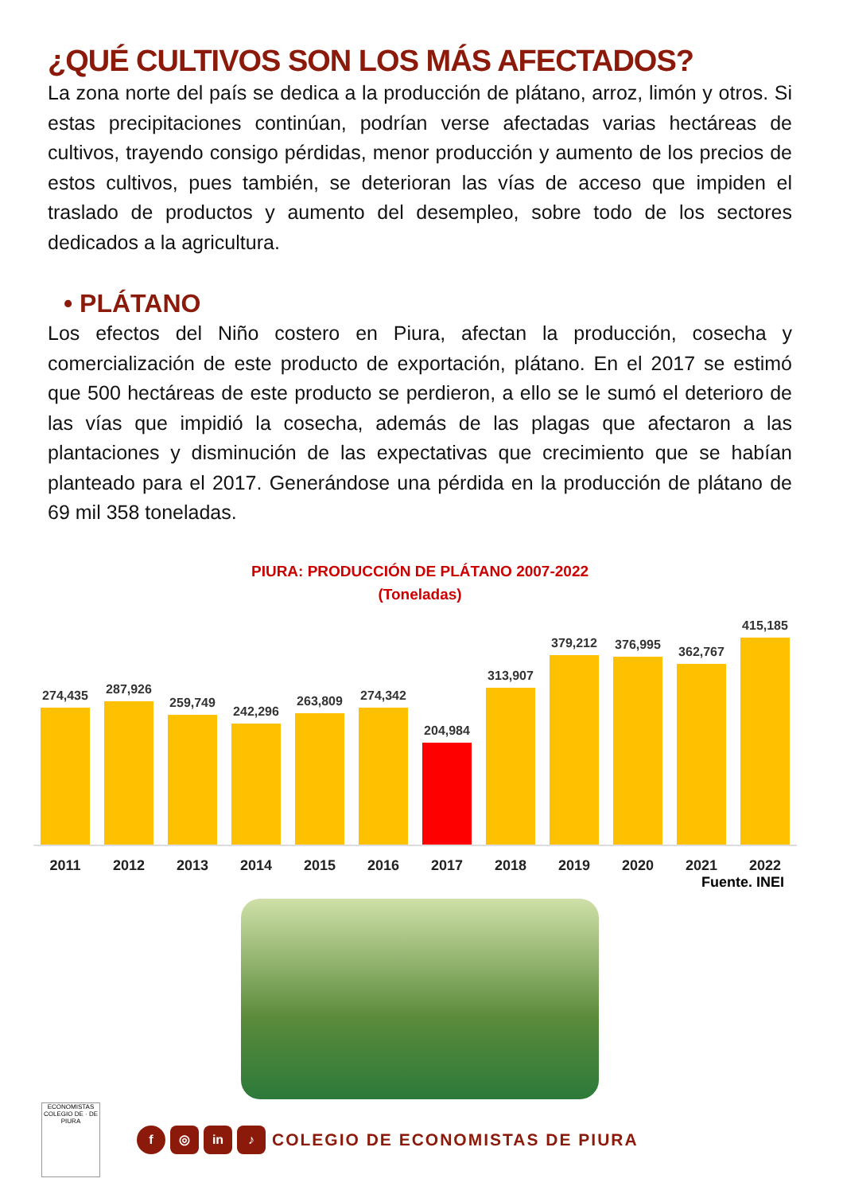¿QUÉ CULTIVOS SON LOS MÁS AFECTADOS?
La zona norte del país se dedica a la producción de plátano, arroz, limón y otros. Si estas precipitaciones continúan, podrían verse afectadas varias hectáreas de cultivos, trayendo consigo pérdidas, menor producción y aumento de los precios de estos cultivos, pues también, se deterioran las vías de acceso que impiden el traslado de productos y aumento del desempleo, sobre todo de los sectores dedicados a la agricultura.
• PLÁTANO
Los efectos del Niño costero en Piura, afectan la producción, cosecha y comercialización de este producto de exportación, plátano. En el 2017 se estimó que 500 hectáreas de este producto se perdieron, a ello se le sumó el deterioro de las vías que impidió la cosecha, además de las plagas que afectaron a las plantaciones y disminución de las expectativas que crecimiento que se habían planteado para el 2017. Generándose una pérdida en la producción de plátano de 69 mil 358 toneladas.
PIURA: PRODUCCIÓN DE PLÁTANO 2007-2022
(Toneladas)
274,435
287,926
259,749
242,296
263,809
274,342
204,984
313,907
379,212
376,995
362,767
415,185
2011 2012 2013 2014 2015 2016 2017 2018 2019 2020 2021 2022
Fuente. INEI
ECONOMISTAS
COLEGIO DE · DE PIURA
f ◎ in ♪
COLEGIO DE ECONOMISTAS DE PIURA